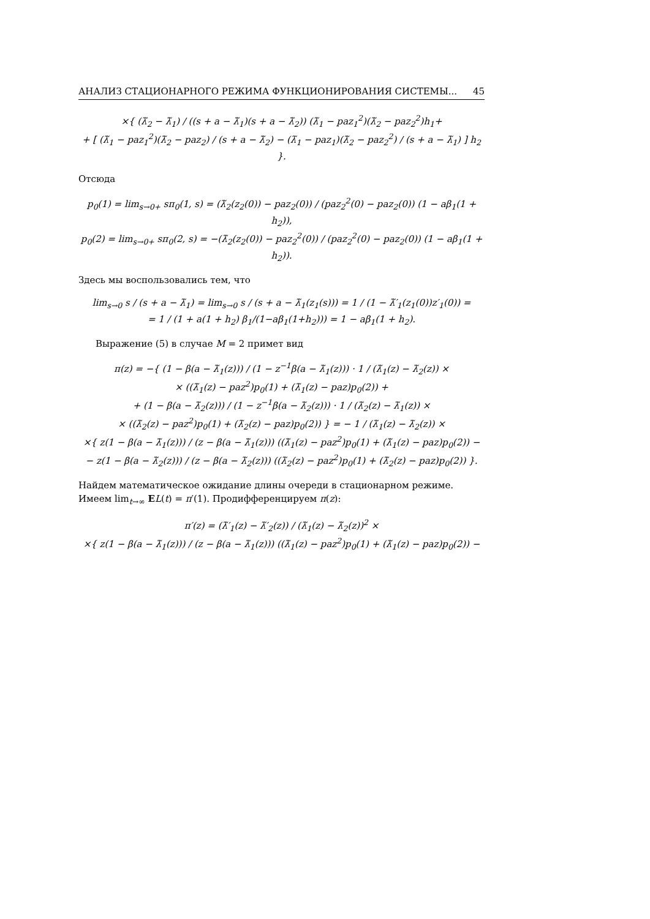АНАЛИЗ СТАЦИОНАРНОГО РЕЖИМА ФУНКЦИОНИРОВАНИЯ СИСТЕМЫ... 45
×{ (λ̃<sub>2</sub> − λ̃<sub>1</sub>) / ((s + a − λ̃<sub>1</sub>)(s + a − λ̃<sub>2</sub>)) (λ̃<sub>1</sub> − paz<sub>1</sub><sup>2</sup>)(λ̃<sub>2</sub> − paz<sub>2</sub><sup>2</sup>)h<sub>1</sub>+
+ [ (λ̃<sub>1</sub> − paz<sub>1</sub><sup>2</sup>)(λ̃<sub>2</sub> − paz<sub>2</sub>) / (s + a − λ̃<sub>2</sub>) − (λ̃<sub>1</sub> − paz<sub>1</sub>)(λ̃<sub>2</sub> − paz<sub>2</sub><sup>2</sup>) / (s + a − λ̃<sub>1</sub>) ] h<sub>2</sub> }.
Отсюда
p<sub>0</sub>(1) = lim<sub>s→0+</sub> sπ<sub>0</sub>(1, s) = (λ̃<sub>2</sub>(z<sub>2</sub>(0)) − paz<sub>2</sub>(0)) / (paz<sub>2</sub><sup>2</sup>(0) − paz<sub>2</sub>(0)) (1 − aβ<sub>1</sub>(1 + h<sub>2</sub>)),
p<sub>0</sub>(2) = lim<sub>s→0+</sub> sπ<sub>0</sub>(2, s) = −(λ̃<sub>2</sub>(z<sub>2</sub>(0)) − paz<sub>2</sub><sup>2</sup>(0)) / (paz<sub>2</sub><sup>2</sup>(0) − paz<sub>2</sub>(0)) (1 − aβ<sub>1</sub>(1 + h<sub>2</sub>)).
Здесь мы воспользовались тем, что
lim<sub>s→0</sub> s / (s + a − λ̃<sub>1</sub>) = lim<sub>s→0</sub> s / (s + a − λ̃<sub>1</sub>(z<sub>1</sub>(s))) = 1 / (1 − λ̃′<sub>1</sub>(z<sub>1</sub>(0))z′<sub>1</sub>(0)) =
= 1 / (1 + a(1 + h<sub>2</sub>) β<sub>1</sub>/(1−aβ<sub>1</sub>(1+h<sub>2</sub>))) = 1 − aβ<sub>1</sub>(1 + h<sub>2</sub>).
Выражение (5) в случае M = 2 примет вид
π(z) = −{ (1 − β(a − λ̃<sub>1</sub>(z))) / (1 − z<sup>−1</sup>β(a − λ̃<sub>1</sub>(z))) · 1 / (λ̃<sub>1</sub>(z) − λ̃<sub>2</sub>(z)) ×
× ((λ̃<sub>1</sub>(z) − paz<sup>2</sup>)p<sub>0</sub>(1) + (λ̃<sub>1</sub>(z) − paz)p<sub>0</sub>(2)) +
+ (1 − β(a − λ̃<sub>2</sub>(z))) / (1 − z<sup>−1</sup>β(a − λ̃<sub>2</sub>(z))) · 1 / (λ̃<sub>2</sub>(z) − λ̃<sub>1</sub>(z)) ×
× ((λ̃<sub>2</sub>(z) − paz<sup>2</sup>)p<sub>0</sub>(1) + (λ̃<sub>2</sub>(z) − paz)p<sub>0</sub>(2)) } = − 1 / (λ̃<sub>1</sub>(z) − λ̃<sub>2</sub>(z)) ×
×{ z(1 − β(a − λ̃<sub>1</sub>(z))) / (z − β(a − λ̃<sub>1</sub>(z))) ((λ̃<sub>1</sub>(z) − paz<sup>2</sup>)p<sub>0</sub>(1) + (λ̃<sub>1</sub>(z) − paz)p<sub>0</sub>(2)) −
− z(1 − β(a − λ̃<sub>2</sub>(z))) / (z − β(a − λ̃<sub>2</sub>(z))) ((λ̃<sub>2</sub>(z) − paz<sup>2</sup>)p<sub>0</sub>(1) + (λ̃<sub>2</sub>(z) − paz)p<sub>0</sub>(2)) }.
Найдем математическое ожидание длины очереди в стационарном режиме. Имеем lim<sub>t→∞</sub> EL(t) = π′(1). Продифференцируем π(z):
π′(z) = (λ̃′<sub>1</sub>(z) − λ̃′<sub>2</sub>(z)) / (λ̃<sub>1</sub>(z) − λ̃<sub>2</sub>(z))<sup>2</sup> ×
×{ z(1 − β(a − λ̃<sub>1</sub>(z))) / (z − β(a − λ̃<sub>1</sub>(z))) ((λ̃<sub>1</sub>(z) − paz<sup>2</sup>)p<sub>0</sub>(1) + (λ̃<sub>1</sub>(z) − paz)p<sub>0</sub>(2)) −